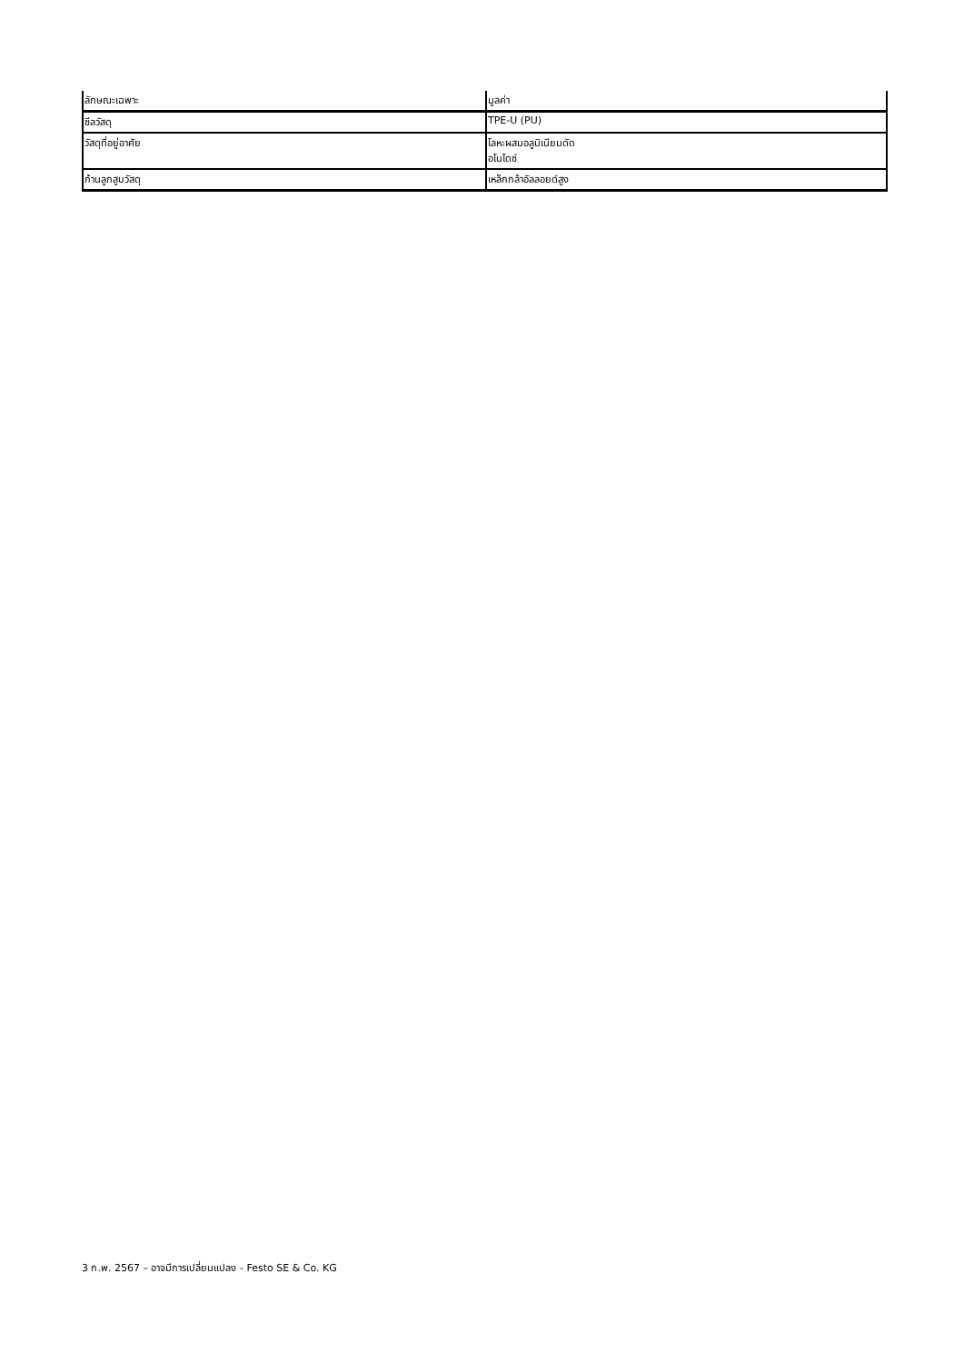| ลักษณะเฉพาะ | มูลค่า |
| --- | --- |
| ซีลวัสดุ | TPE-U (PU) |
| วัสดุที่อยู่อาศัย | โลหะผสมอลูมิเนียมดัด อโนไดซ์ |
| ก้านลูกสูบวัสดุ | เหล็กกล้าอัลลอยด์สูง |
3 ก.พ. 2567 – อาจมีการเปลี่ยนแปลง - Festo SE & Co. KG